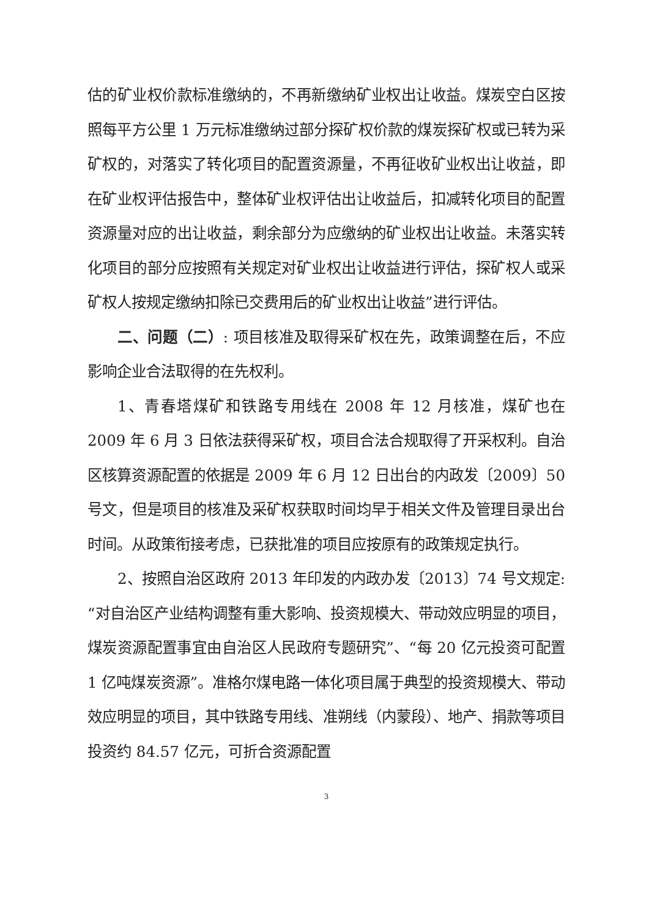估的矿业权价款标准缴纳的，不再新缴纳矿业权出让收益。煤炭空白区按照每平方公里 1 万元标准缴纳过部分探矿权价款的煤炭探矿权或已转为采矿权的，对落实了转化项目的配置资源量，不再征收矿业权出让收益，即在矿业权评估报告中，整体矿业权评估出让收益后，扣减转化项目的配置资源量对应的出让收益，剩余部分为应缴纳的矿业权出让收益。未落实转化项目的部分应按照有关规定对矿业权出让收益进行评估，探矿权人或采矿权人按规定缴纳扣除已交费用后的矿业权出让收益”进行评估。
二、问题（二）: 项目核准及取得采矿权在先，政策调整在后，不应影响企业合法取得的在先权利。
1、青春塔煤矿和铁路专用线在 2008 年 12 月核准，煤矿也在 2009 年 6 月 3 日依法获得采矿权，项目合法合规取得了开采权利。自治区核算资源配置的依据是 2009 年 6 月 12 日出台的内政发〔2009〕50 号文，但是项目的核准及采矿权获取时间均早于相关文件及管理目录出台时间。从政策衔接考虑，已获批准的项目应按原有的政策规定执行。
2、按照自治区政府 2013 年印发的内政办发〔2013〕74 号文规定:“对自治区产业结构调整有重大影响、投资规模大、带动效应明显的项目，煤炭资源配置事宜由自治区人民政府专题研究”、“每 20 亿元投资可配置 1 亿吨煤炭资源”。准格尔煤电路一体化项目属于典型的投资规模大、带动效应明显的项目，其中铁路专用线、准朔线（内蒙段）、地产、捐款等项目投资约 84.57 亿元，可折合资源配置
3